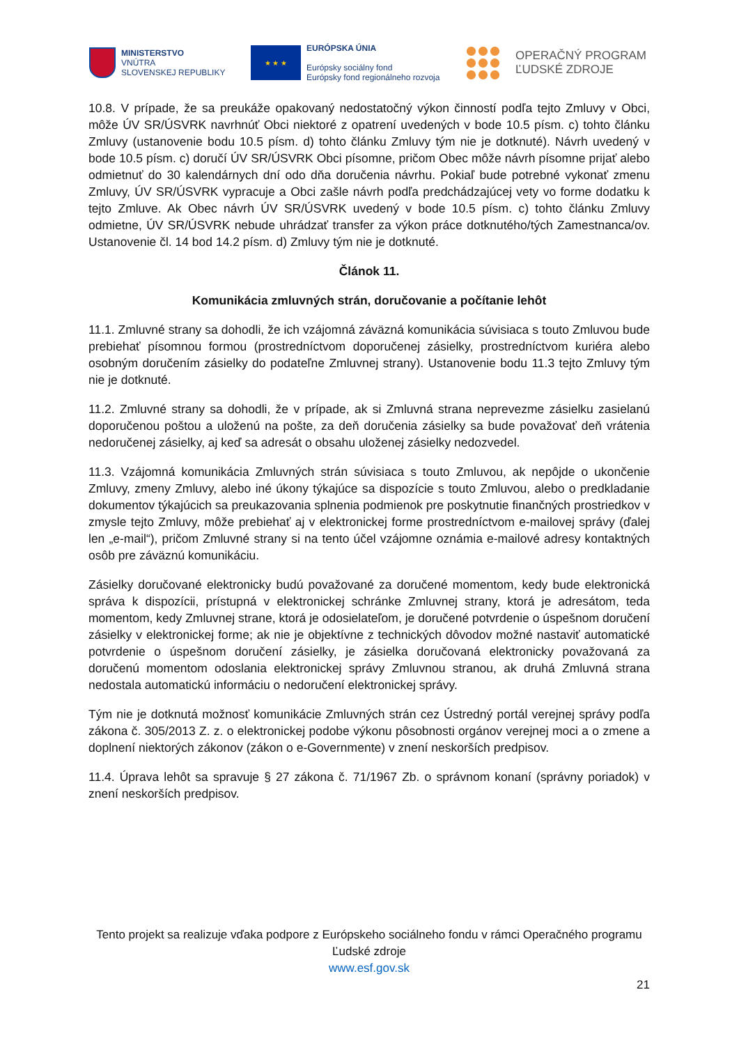MINISTERSTVO
VNÚTRA
SLOVENSKEJ REPUBLIKY
★ ★ ★
EURÓPSKA ÚNIA
Európsky sociálny fond
Európsky fond regionálneho rozvoja
OPERAČNÝ PROGRAM
ĽUDSKÉ ZDROJE
10.8. V prípade, že sa preukáže opakovaný nedostatočný výkon činností podľa tejto Zmluvy v Obci, môže ÚV SR/ÚSVRK navrhnúť Obci niektoré z opatrení uvedených v bode 10.5 písm. c) tohto článku Zmluvy (ustanovenie bodu 10.5 písm. d) tohto článku Zmluvy tým nie je dotknuté). Návrh uvedený v bode 10.5 písm. c) doručí ÚV SR/ÚSVRK Obci písomne, pričom Obec môže návrh písomne prijať alebo odmietnuť do 30 kalendárnych dní odo dňa doručenia návrhu. Pokiaľ bude potrebné vykonať zmenu Zmluvy, ÚV SR/ÚSVRK vypracuje a Obci zašle návrh podľa predchádzajúcej vety vo forme dodatku k tejto Zmluve. Ak Obec návrh ÚV SR/ÚSVRK uvedený v bode 10.5 písm. c) tohto článku Zmluvy odmietne, ÚV SR/ÚSVRK nebude uhrádzať transfer za výkon práce dotknutého/tých Zamestnanca/ov. Ustanovenie čl. 14 bod 14.2 písm. d) Zmluvy tým nie je dotknuté.
Článok 11.
Komunikácia zmluvných strán, doručovanie a počítanie lehôt
11.1. Zmluvné strany sa dohodli, že ich vzájomná záväzná komunikácia súvisiaca s touto Zmluvou bude prebiehať písomnou formou (prostredníctvom doporučenej zásielky, prostredníctvom kuriéra alebo osobným doručením zásielky do podateľne Zmluvnej strany). Ustanovenie bodu 11.3 tejto Zmluvy tým nie je dotknuté.
11.2. Zmluvné strany sa dohodli, že v prípade, ak si Zmluvná strana neprevezme zásielku zasielanú doporučenou poštou a uloženú na pošte, za deň doručenia zásielky sa bude považovať deň vrátenia nedoručenej zásielky, aj keď sa adresát o obsahu uloženej zásielky nedozvedel.
11.3. Vzájomná komunikácia Zmluvných strán súvisiaca s touto Zmluvou, ak nepôjde o ukončenie Zmluvy, zmeny Zmluvy, alebo iné úkony týkajúce sa dispozície s touto Zmluvou, alebo o predkladanie dokumentov týkajúcich sa preukazovania splnenia podmienok pre poskytnutie finančných prostriedkov v zmysle tejto Zmluvy, môže prebiehať aj v elektronickej forme prostredníctvom e-mailovej správy (ďalej len „e-mail“), pričom Zmluvné strany si na tento účel vzájomne oznámia e-mailové adresy kontaktných osôb pre záväznú komunikáciu.
Zásielky doručované elektronicky budú považované za doručené momentom, kedy bude elektronická správa k dispozícii, prístupná v elektronickej schránke Zmluvnej strany, ktorá je adresátom, teda momentom, kedy Zmluvnej strane, ktorá je odosielateľom, je doručené potvrdenie o úspešnom doručení zásielky v elektronickej forme; ak nie je objektívne z technických dôvodov možné nastaviť automatické potvrdenie o úspešnom doručení zásielky, je zásielka doručovaná elektronicky považovaná za doručenú momentom odoslania elektronickej správy Zmluvnou stranou, ak druhá Zmluvná strana nedostala automatickú informáciu o nedoručení elektronickej správy.
Tým nie je dotknutá možnosť komunikácie Zmluvných strán cez Ústredný portál verejnej správy podľa zákona č. 305/2013 Z. z. o elektronickej podobe výkonu pôsobnosti orgánov verejnej moci a o zmene a doplnení niektorých zákonov (zákon o e-Governmente) v znení neskorších predpisov.
11.4. Úprava lehôt sa spravuje § 27 zákona č. 71/1967 Zb. o správnom konaní (správny poriadok) v znení neskorších predpisov.
Tento projekt sa realizuje vďaka podpore z Európskeho sociálneho fondu v rámci Operačného programu Ľudské zdroje
www.esf.gov.sk
21